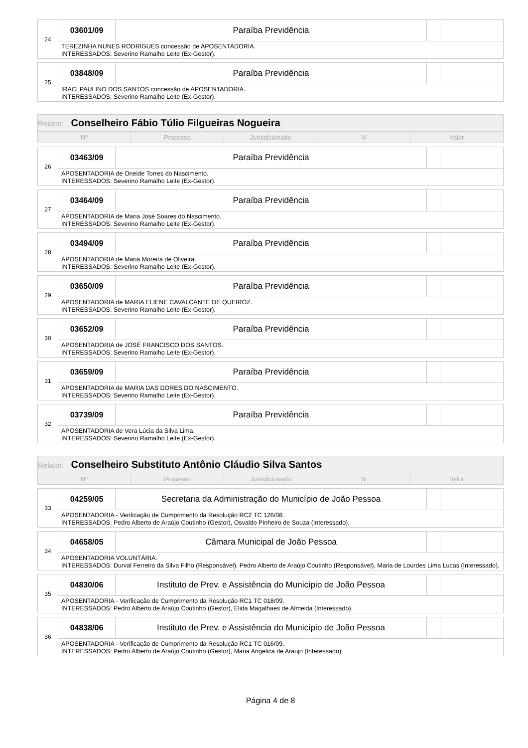| 24 | 03601/09 | Paraíba Previdência | | |
| | TEREZINHA NUNES RODRIGUES concessão de APOSENTADORIA. INTERESSADOS: Severino Ramalho Leite (Ex-Gestor). | | | |
| 25 | 03848/09 | Paraíba Previdência | | |
| | IRACI PAULINO DOS SANTOS concessão de APOSENTADORIA. INTERESSADOS: Severino Ramalho Leite (Ex-Gestor). | | | |
| Relator: Conselheiro Fábio Túlio Filgueiras Nogueira | | | | |
| Nº | Processo | Jurisdicionado | N | Valor |
| 26 | 03463/09 | Paraíba Previdência | | |
| | APOSENTADORIA de Oneide Torres do Nascimento. INTERESSADOS: Severino Ramalho Leite (Ex-Gestor). | | | |
| 27 | 03464/09 | Paraíba Previdência | | |
| | APOSENTADORIA de Maria José Soares do Nascimento. INTERESSADOS: Severino Ramalho Leite (Ex-Gestor). | | | |
| 28 | 03494/09 | Paraíba Previdência | | |
| | APOSENTADORIA de Maria Moreira de Oliveira. INTERESSADOS: Severino Ramalho Leite (Ex-Gestor). | | | |
| 29 | 03650/09 | Paraíba Previdência | | |
| | APOSENTADORIA de MARIA ELIENE CAVALCANTE DE QUEIROZ. INTERESSADOS: Severino Ramalho Leite (Ex-Gestor). | | | |
| 30 | 03652/09 | Paraíba Previdência | | |
| | APOSENTADORIA de JOSÉ FRANCISCO DOS SANTOS. INTERESSADOS: Severino Ramalho Leite (Ex-Gestor). | | | |
| 31 | 03659/09 | Paraíba Previdência | | |
| | APOSENTADORIA de MARIA DAS DORES DO NASCIMENTO. INTERESSADOS: Severino Ramalho Leite (Ex-Gestor). | | | |
| 32 | 03739/09 | Paraíba Previdência | | |
| | APOSENTADORIA de Vera Lúcia da Silva Lima. INTERESSADOS: Severino Ramalho Leite (Ex-Gestor). | | | |
| Relator: Conselheiro Substituto Antônio Cláudio Silva Santos | | | | |
| Nº | Processo | Jurisdicionado | N | Valor |
| 33 | 04259/05 | Secretaria da Administração do Município de João Pessoa | | |
| | APOSENTADORIA - Verificação de Cumprimento da Resolução RC2 TC 126/08. INTERESSADOS: Pedro Alberto de Araújo Coutinho (Gestor), Osvaldo Pinheiro de Souza (Interessado). | | | |
| 34 | 04658/05 | Câmara Municipal de João Pessoa | | |
| | APOSENTADORIA VOLUNTÁRIA. INTERESSADOS: Durval Ferreira da Silva Filho (Responsável), Pedro Alberto de Araújo Coutinho (Responsável), Maria de Lourdes Lima Lucas (Interessado). | | | |
| 35 | 04830/06 | Instituto de Prev. e Assistência do Município de João Pessoa | | |
| | APOSENTADORIA - Verificação de Cumprimento da Resolução RC1 TC 018/09. INTERESSADOS: Pedro Alberto de Araújo Coutinho (Gestor), Elida Magalhaes de Almeida (Interessado). | | | |
| 36 | 04838/06 | Instituto de Prev. e Assistência do Município de João Pessoa | | |
| | APOSENTADORIA - Verificação de Cumprimento da Resolução RC1 TC 016/09. INTERESSADOS: Pedro Alberto de Araújo Coutinho (Gestor), Maria Angelica de Araujo (Interessado). | | | |
Página 4 de 8